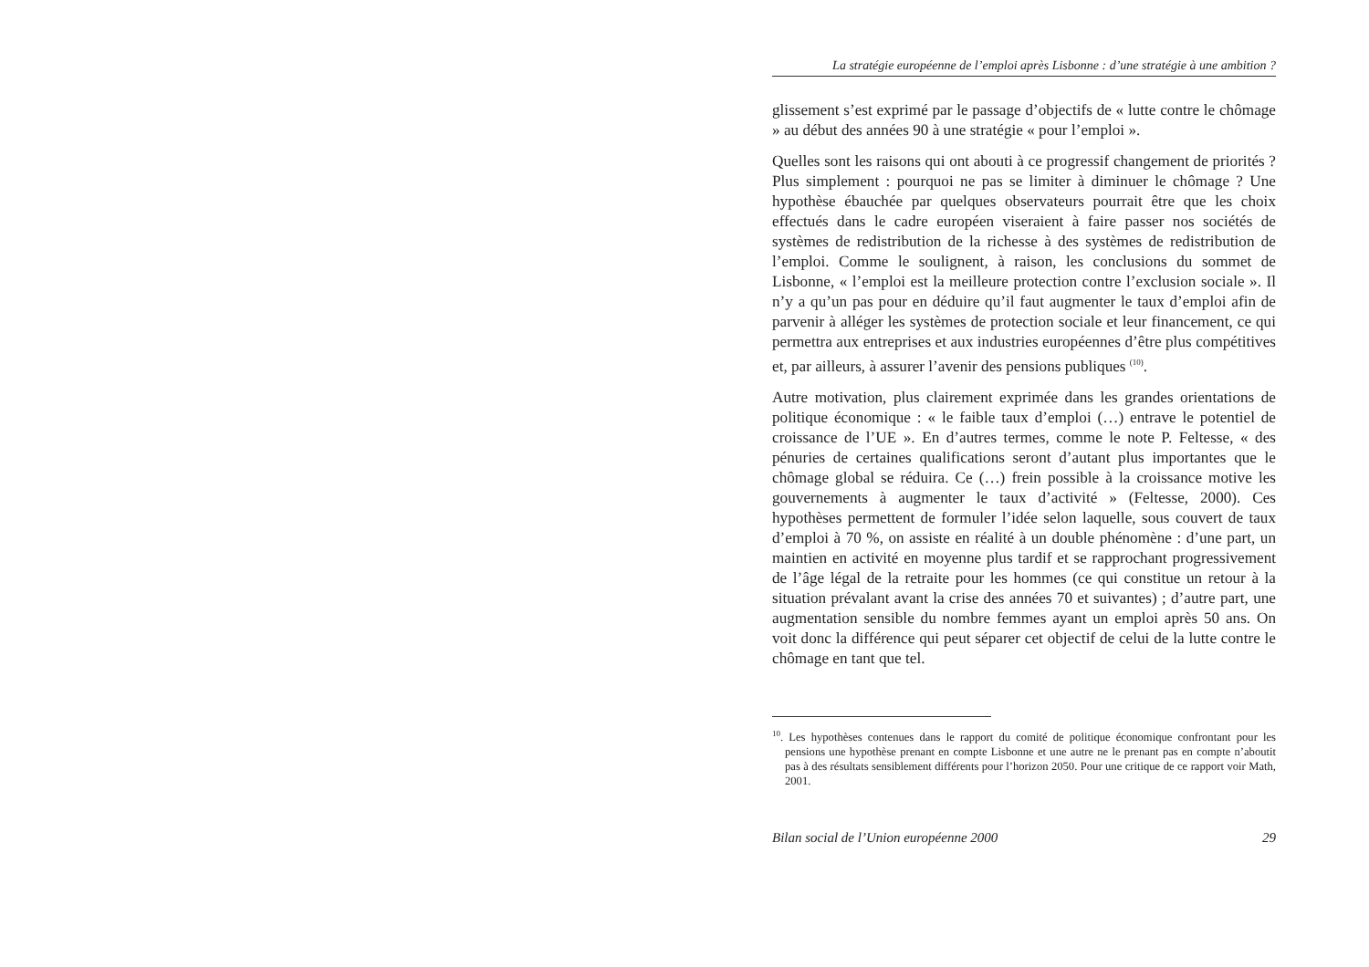La stratégie européenne de l’emploi après Lisbonne : d’une stratégie à une ambition ?
glissement s’est exprimé par le passage d’objectifs de « lutte contre le chômage » au début des années 90 à une stratégie « pour l’emploi ».
Quelles sont les raisons qui ont abouti à ce progressif changement de priorités ? Plus simplement : pourquoi ne pas se limiter à diminuer le chômage ? Une hypothèse ébauchée par quelques observateurs pourrait être que les choix effectués dans le cadre européen viseraient à faire passer nos sociétés de systèmes de redistribution de la richesse à des systèmes de redistribution de l’emploi. Comme le soulignent, à raison, les conclusions du sommet de Lisbonne, « l’emploi est la meilleure protection contre l’exclusion sociale ». Il n’y a qu’un pas pour en déduire qu’il faut augmenter le taux d’emploi afin de parvenir à alléger les systèmes de protection sociale et leur financement, ce qui permettra aux entreprises et aux industries européennes d’être plus compétitives et, par ailleurs, à assurer l’avenir des pensions publiques <sup>(10)</sup>.
Autre motivation, plus clairement exprimée dans les grandes orientations de politique économique : « le faible taux d’emploi (…) entrave le potentiel de croissance de l’UE ». En d’autres termes, comme le note P. Feltesse, « des pénuries de certaines qualifications seront d’autant plus importantes que le chômage global se réduira. Ce (…) frein possible à la croissance motive les gouvernements à augmenter le taux d’activité » (Feltesse, 2000). Ces hypothèses permettent de formuler l’idée selon laquelle, sous couvert de taux d’emploi à 70 %, on assiste en réalité à un double phénomène : d’une part, un maintien en activité en moyenne plus tardif et se rapprochant progressivement de l’âge légal de la retraite pour les hommes (ce qui constitue un retour à la situation prévalant avant la crise des années 70 et suivantes) ; d’autre part, une augmentation sensible du nombre femmes ayant un emploi après 50 ans. On voit donc la différence qui peut séparer cet objectif de celui de la lutte contre le chômage en tant que tel.
<sup>10</sup>. Les hypothèses contenues dans le rapport du comité de politique économique confrontant pour les pensions une hypothèse prenant en compte Lisbonne et une autre ne le prenant pas en compte n’aboutit pas à des résultats sensiblement différents pour l’horizon 2050. Pour une critique de ce rapport voir Math, 2001.
Bilan social de l’Union européenne 2000 29